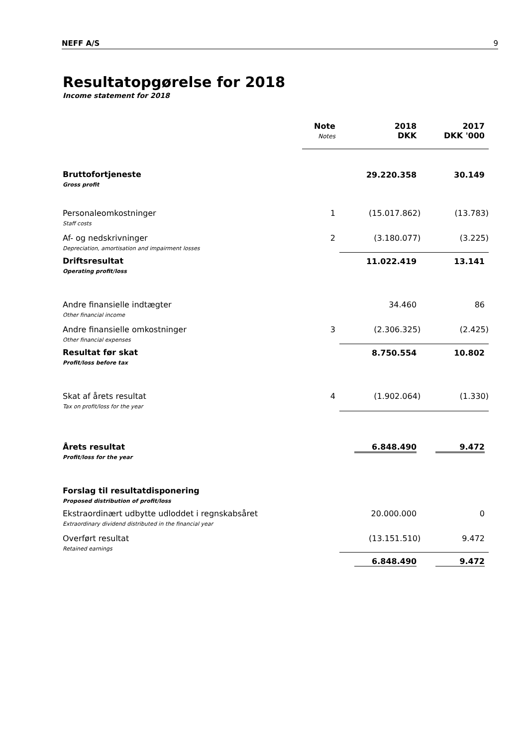NEFF A/S 9
Resultatopgørelse for 2018
Income statement for 2018
| | Note | 2018 | 2017 |
| --- | --- | --- | --- |
| | Notes | DKK | DKK '000 |
| Bruttofortjeneste Gross profit | | 29.220.358 | 30.149 |
| Personaleomkostninger Staff costs | 1 | (15.017.862) | (13.783) |
| Af- og nedskrivninger Depreciation, amortisation and impairment losses | 2 | (3.180.077) | (3.225) |
| Driftsresultat Operating profit/loss | | 11.022.419 | 13.141 |
| Andre finansielle indtægter Other financial income | | 34.460 | 86 |
| Andre finansielle omkostninger Other financial expenses | 3 | (2.306.325) | (2.425) |
| Resultat før skat Profit/loss before tax | | 8.750.554 | 10.802 |
| Skat af årets resultat Tax on profit/loss for the year | 4 | (1.902.064) | (1.330) |
| Årets resultat Profit/loss for the year | | 6.848.490 | 9.472 |
| Forslag til resultatdisponering Proposed distribution of profit/loss | | | |
| Ekstraordinært udbytte udloddet i regnskabsåret Extraordinary dividend distributed in the financial year | | 20.000.000 | 0 |
| Overført resultat Retained earnings | | (13.151.510) | 9.472 |
| | | 6.848.490 | 9.472 |